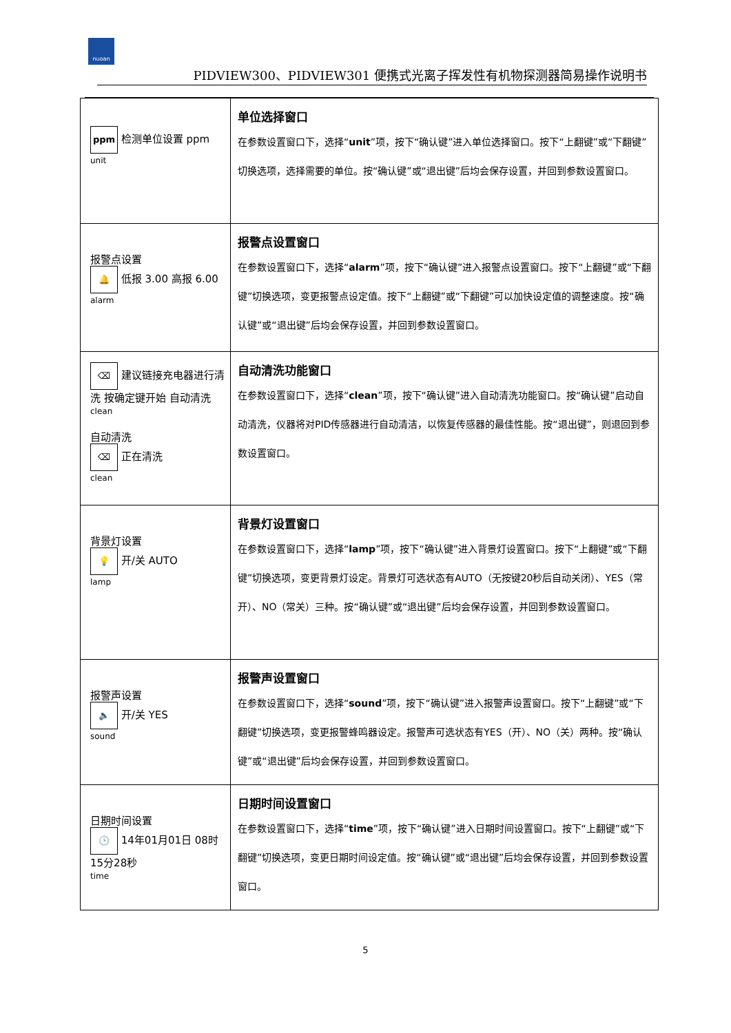nuoan
PIDVIEW300、PIDVIEW301 便携式光离子挥发性有机物探测器简易操作说明书
| ppm 检测单位设置 ppm unit | 单位选择窗口 在参数设置窗口下，选择“ unit ”项，按下“确认键”进入单位选择窗口。按下“上翻键”或“下翻键”切换选项，选择需要的单位。按“确认键”或“退出键”后均会保存设置，并回到参数设置窗口。 |
| 报警点设置 🔔 低报 3.00 高报 6.00 alarm | 报警点设置窗口 在参数设置窗口下，选择“ alarm ”项，按下“确认键”进入报警点设置窗口。按下“上翻键”或“下翻键”切换选项，变更报警点设定值。按下“上翻键”或“下翻键”可以加快设定值的调整速度。按“确认键”或“退出键”后均会保存设置，并回到参数设置窗口。 |
| ⌫ 建议链接充电器进行清洗 按确定键开始 自动清洗 clean 自动清洗 ⌫ 正在清洗 clean | 自动清洗功能窗口 在参数设置窗口下，选择“ clean ”项，按下“确认键”进入自动清洗功能窗口。按“确认键”启动自动清洗，仪器将对PID传感器进行自动清洁，以恢复传感器的最佳性能。按“退出键”，则退回到参数设置窗口。 |
| 背景灯设置 💡 开/关 AUTO lamp | 背景灯设置窗口 在参数设置窗口下，选择“ lamp ”项，按下“确认键”进入背景灯设置窗口。按下“上翻键”或“下翻键”切换选项，变更背景灯设定。背景灯可选状态有AUTO（无按键20秒后自动关闭）、YES（常开）、NO（常关）三种。按“确认键”或“退出键”后均会保存设置，并回到参数设置窗口。 |
| 报警声设置 🔈 开/关 YES sound | 报警声设置窗口 在参数设置窗口下，选择“ sound ”项，按下“确认键”进入报警声设置窗口。按下“上翻键”或“下翻键”切换选项，变更报警蜂鸣器设定。报警声可选状态有YES（开）、NO（关）两种。按“确认键”或“退出键”后均会保存设置，并回到参数设置窗口。 |
| 日期时间设置 🕒 14年01月01日 08时15分28秒 time | 日期时间设置窗口 在参数设置窗口下，选择“ time ”项，按下“确认键”进入日期时间设置窗口。按下“上翻键”或“下翻键”切换选项，变更日期时间设定值。按“确认键”或“退出键”后均会保存设置，并回到参数设置窗口。 |
5